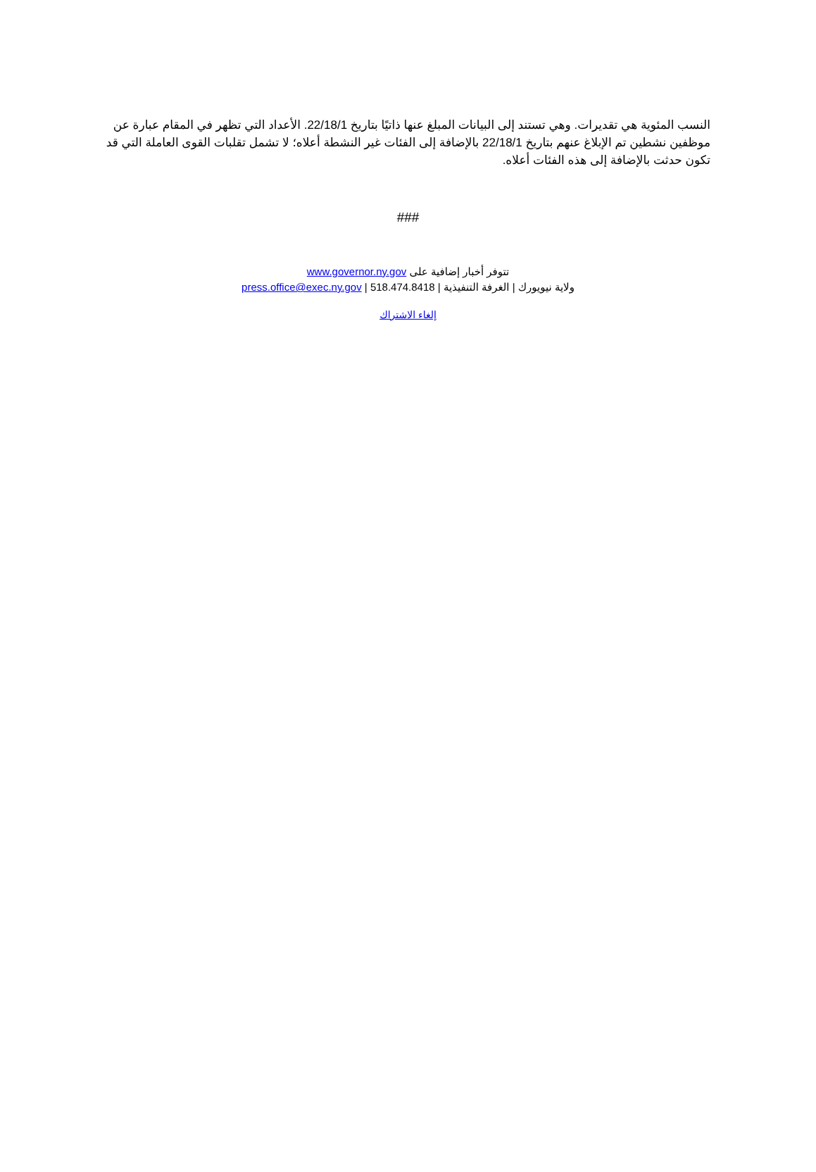النسب المئوية هي تقديرات. وهي تستند إلى البيانات المبلغ عنها ذاتيًا بتاريخ 22/18/1. الأعداد التي تظهر في المقام عبارة عن موظفين نشطين تم الإبلاغ عنهم بتاريخ 22/18/1 بالإضافة إلى الفئات غير النشطة أعلاه؛ لا تشمل تقلبات القوى العاملة التي قد تكون حدثت بالإضافة إلى هذه الفئات أعلاه.
###
تتوفر أخبار إضافية على www.governor.ny.gov
ولاية نيويورك | الغرفة التنفيذية | press.office@exec.ny.gov | 518.474.8418
إلغاء الاشتراك